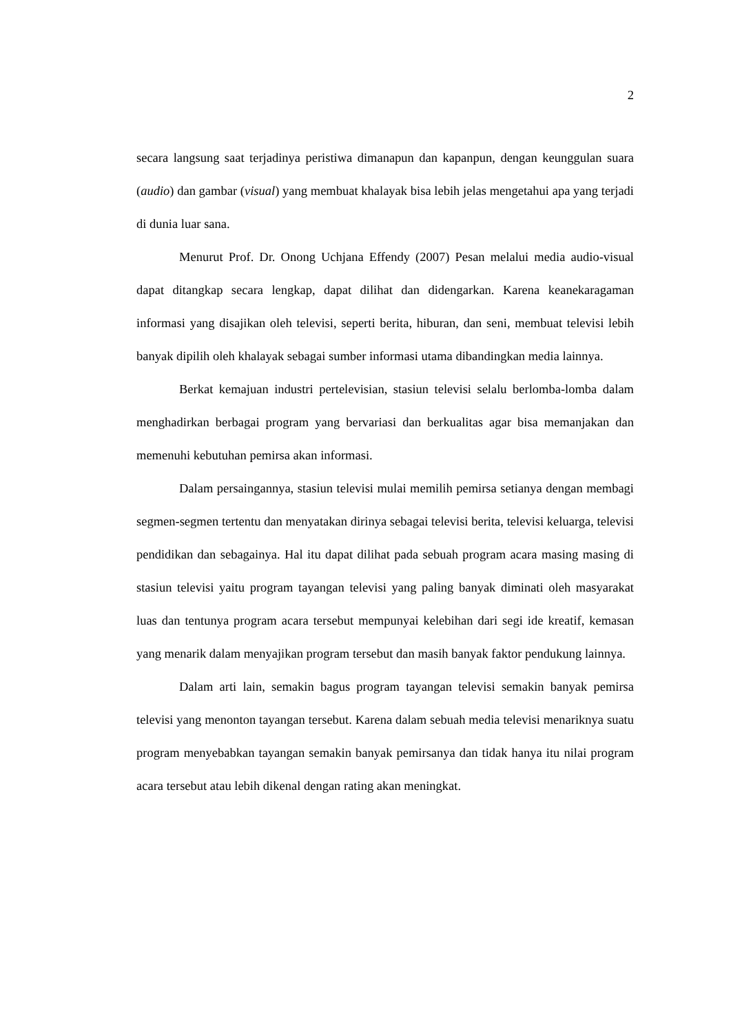2
secara langsung saat terjadinya peristiwa dimanapun dan kapanpun, dengan keunggulan suara (audio) dan gambar (visual) yang membuat khalayak bisa lebih jelas mengetahui apa yang terjadi di dunia luar sana.
Menurut Prof. Dr. Onong Uchjana Effendy (2007) Pesan melalui media audio-visual dapat ditangkap secara lengkap, dapat dilihat dan didengarkan. Karena keanekaragaman informasi yang disajikan oleh televisi, seperti berita, hiburan, dan seni, membuat televisi lebih banyak dipilih oleh khalayak sebagai sumber informasi utama dibandingkan media lainnya.
Berkat kemajuan industri pertelevisian, stasiun televisi selalu berlomba-lomba dalam menghadirkan berbagai program yang bervariasi dan berkualitas agar bisa memanjakan dan memenuhi kebutuhan pemirsa akan informasi.
Dalam persaingannya, stasiun televisi mulai memilih pemirsa setianya dengan membagi segmen-segmen tertentu dan menyatakan dirinya sebagai televisi berita, televisi keluarga, televisi pendidikan dan sebagainya. Hal itu dapat dilihat pada sebuah program acara masing masing di stasiun televisi yaitu program tayangan televisi yang paling banyak diminati oleh masyarakat luas dan tentunya program acara tersebut mempunyai kelebihan dari segi ide kreatif, kemasan yang menarik dalam menyajikan program tersebut dan masih banyak faktor pendukung lainnya.
Dalam arti lain, semakin bagus program tayangan televisi semakin banyak pemirsa televisi yang menonton tayangan tersebut. Karena dalam sebuah media televisi menariknya suatu program menyebabkan tayangan semakin banyak pemirsanya dan tidak hanya itu nilai program acara tersebut atau lebih dikenal dengan rating akan meningkat.